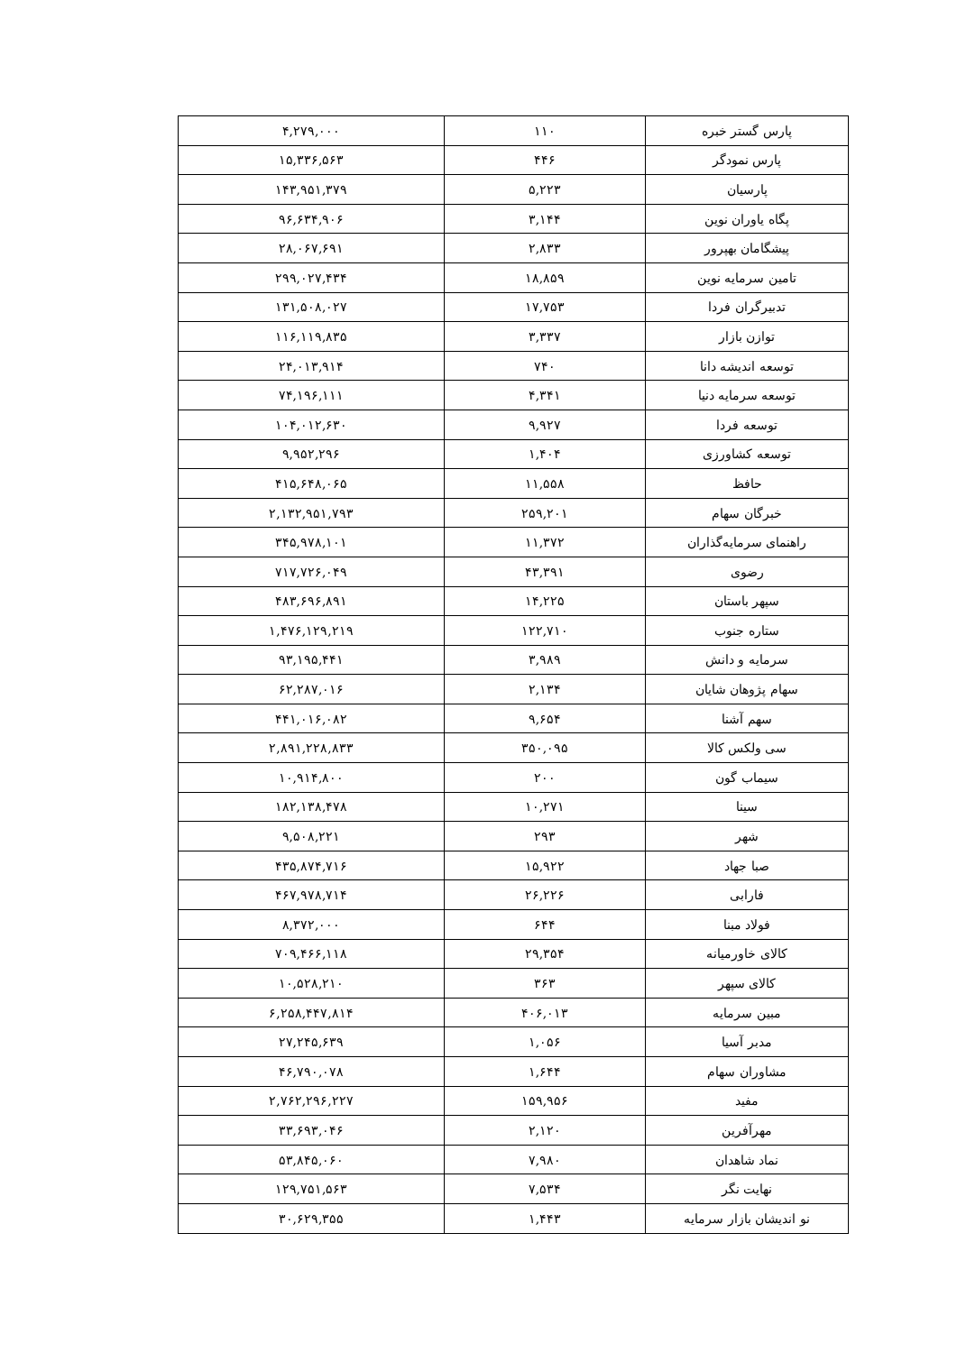| پارس گستر خبره | ۱۱۰ | ۴,۲۷۹,۰۰۰ |
| پارس نمودگر | ۴۴۶ | ۱۵,۳۳۶,۵۶۳ |
| پارسیان | ۵,۲۲۳ | ۱۴۳,۹۵۱,۳۷۹ |
| پگاه یاوران نوین | ۳,۱۴۴ | ۹۶,۶۳۴,۹۰۶ |
| پیشگامان بهپرور | ۲,۸۳۳ | ۲۸,۰۶۷,۶۹۱ |
| تامین سرمایه نوین | ۱۸,۸۵۹ | ۲۹۹,۰۲۷,۴۳۴ |
| تدبیرگران فردا | ۱۷,۷۵۳ | ۱۳۱,۵۰۸,۰۲۷ |
| توازن بازار | ۳,۳۳۷ | ۱۱۶,۱۱۹,۸۳۵ |
| توسعه اندیشه دانا | ۷۴۰ | ۲۴,۰۱۳,۹۱۴ |
| توسعه سرمایه دنیا | ۴,۳۴۱ | ۷۴,۱۹۶,۱۱۱ |
| توسعه فردا | ۹,۹۲۷ | ۱۰۴,۰۱۲,۶۳۰ |
| توسعه کشاورزی | ۱,۴۰۴ | ۹,۹۵۲,۲۹۶ |
| حافظ | ۱۱,۵۵۸ | ۴۱۵,۶۴۸,۰۶۵ |
| خبرگان سهام | ۲۵۹,۲۰۱ | ۲,۱۳۲,۹۵۱,۷۹۳ |
| راهنمای سرمایه‌گذاران | ۱۱,۳۷۲ | ۳۴۵,۹۷۸,۱۰۱ |
| رضوی | ۴۳,۳۹۱ | ۷۱۷,۷۲۶,۰۴۹ |
| سپهر باستان | ۱۴,۲۲۵ | ۴۸۳,۶۹۶,۸۹۱ |
| ستاره جنوب | ۱۲۲,۷۱۰ | ۱,۴۷۶,۱۲۹,۲۱۹ |
| سرمایه و دانش | ۳,۹۸۹ | ۹۳,۱۹۵,۴۴۱ |
| سهام پژوهان شایان | ۲,۱۳۴ | ۶۲,۲۸۷,۰۱۶ |
| سهم آشنا | ۹,۶۵۴ | ۴۴۱,۰۱۶,۰۸۲ |
| سی ولکس کالا | ۳۵۰,۰۹۵ | ۲,۸۹۱,۲۲۸,۸۳۳ |
| سیماب گون | ۲۰۰ | ۱۰,۹۱۴,۸۰۰ |
| سینا | ۱۰,۲۷۱ | ۱۸۲,۱۳۸,۴۷۸ |
| شهر | ۲۹۳ | ۹,۵۰۸,۲۲۱ |
| صبا جهاد | ۱۵,۹۲۲ | ۴۳۵,۸۷۴,۷۱۶ |
| فارابی | ۲۶,۲۲۶ | ۴۶۷,۹۷۸,۷۱۴ |
| فولاد مبنا | ۶۴۴ | ۸,۳۷۲,۰۰۰ |
| کالای خاورمیانه | ۲۹,۳۵۴ | ۷۰۹,۴۶۶,۱۱۸ |
| کالای سپهر | ۳۶۳ | ۱۰,۵۲۸,۲۱۰ |
| مبین سرمایه | ۴۰۶,۰۱۳ | ۶,۲۵۸,۴۴۷,۸۱۴ |
| مدبر آسیا | ۱,۰۵۶ | ۲۷,۲۴۵,۶۳۹ |
| مشاوران سهام | ۱,۶۴۴ | ۴۶,۷۹۰,۰۷۸ |
| مفید | ۱۵۹,۹۵۶ | ۲,۷۶۲,۲۹۶,۲۲۷ |
| مهرآفرین | ۲,۱۲۰ | ۳۳,۶۹۳,۰۴۶ |
| نماد شاهدان | ۷,۹۸۰ | ۵۳,۸۴۵,۰۶۰ |
| نهایت نگر | ۷,۵۳۴ | ۱۲۹,۷۵۱,۵۶۳ |
| نو اندیشان بازار سرمایه | ۱,۴۴۳ | ۳۰,۶۲۹,۳۵۵ |